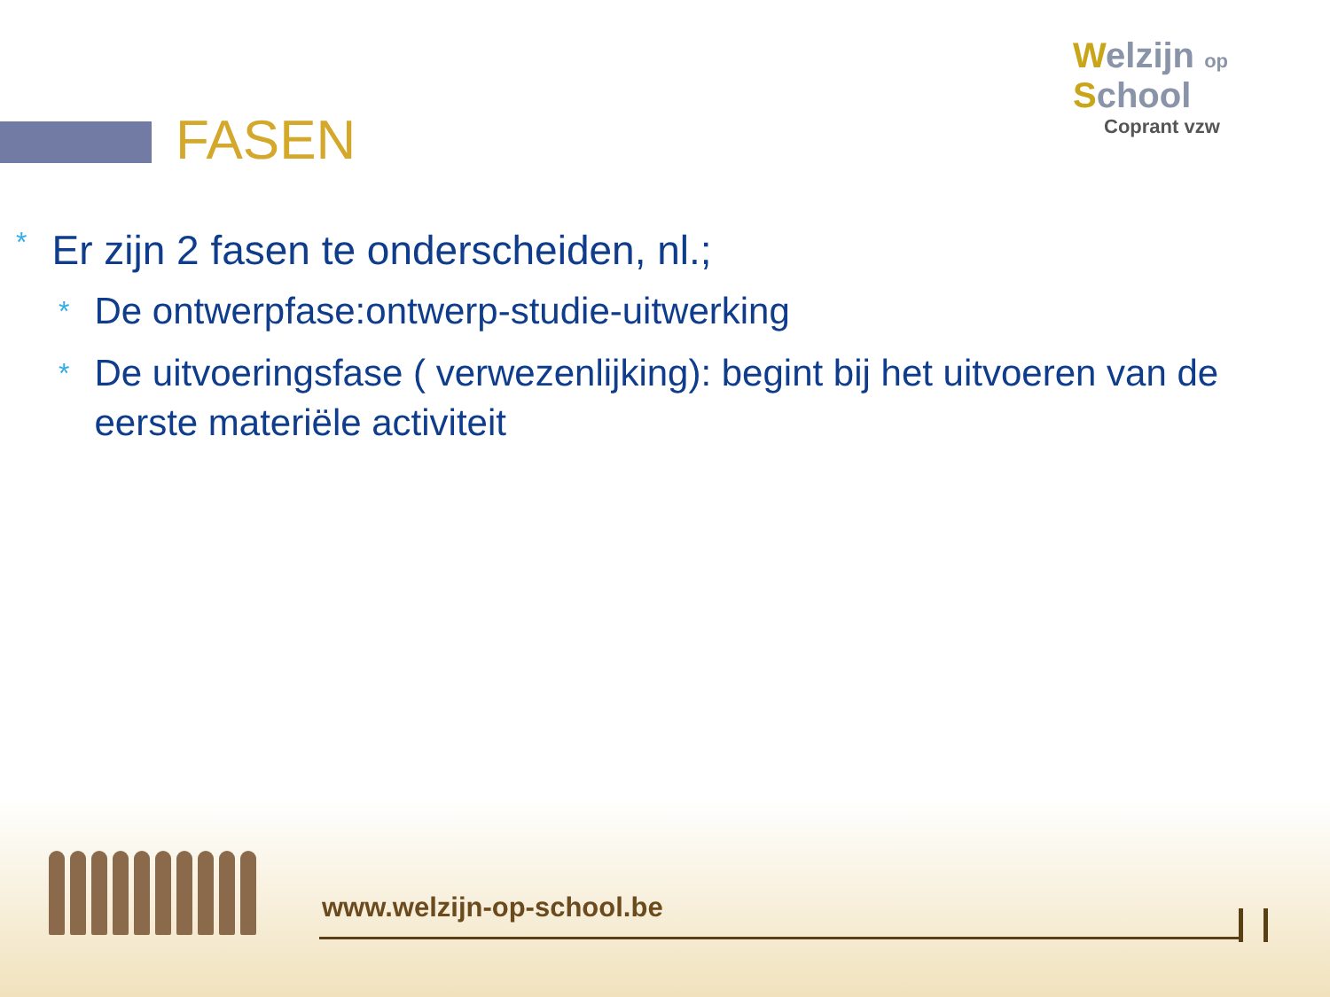FASEN
Welzijn op
School
Coprant vzw
* Er zijn 2 fasen te onderscheiden, nl.;
* De ontwerpfase:ontwerp-studie-uitwerking
* De uitvoeringsfase ( verwezenlijking): begint bij het uitvoeren van de eerste materiële activiteit
www.welzijn-op-school.be